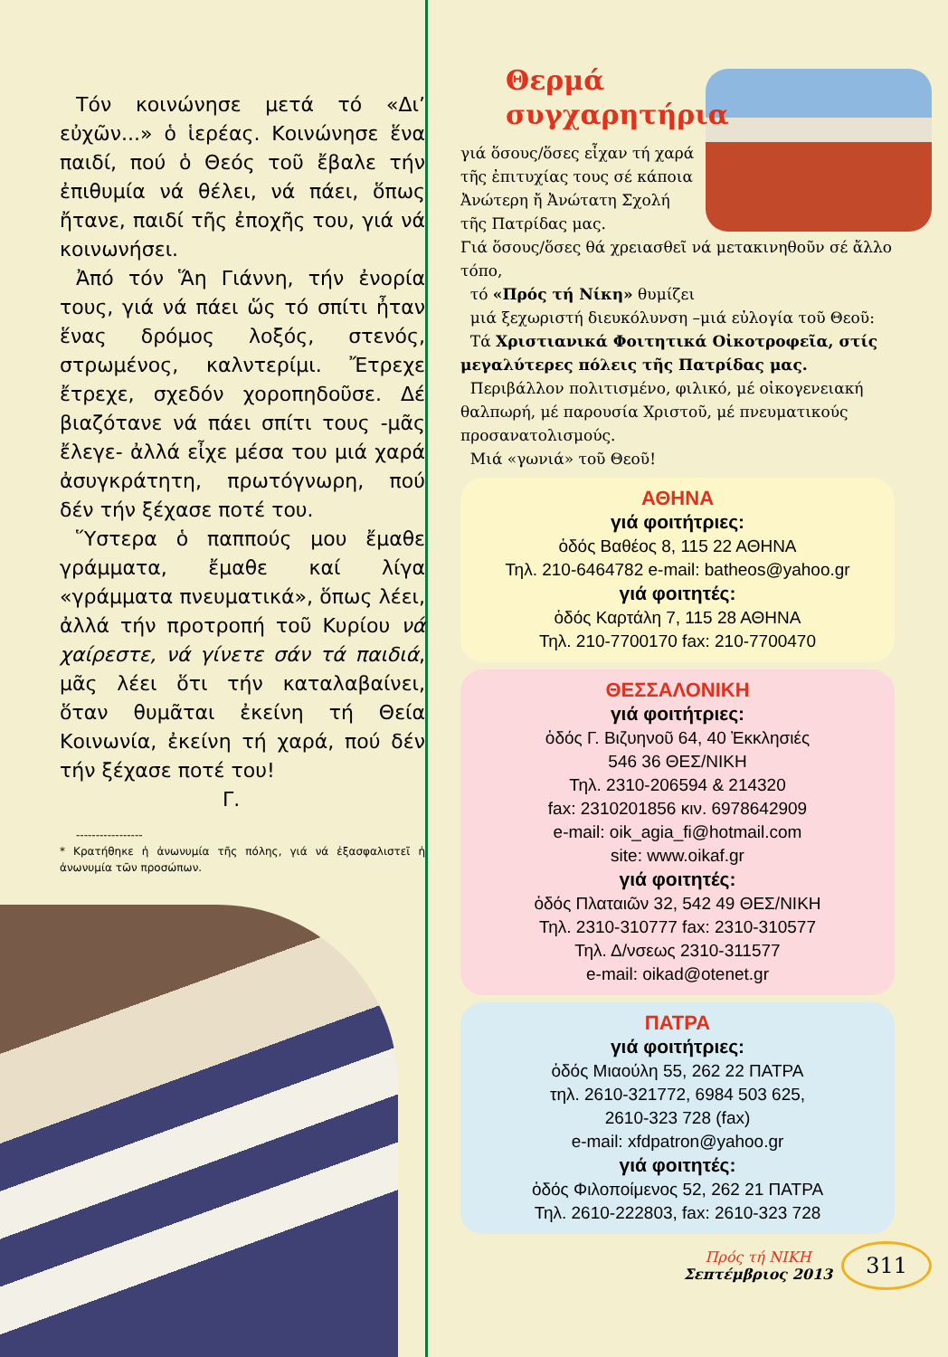Τόν κοινώνησε μετά τό «Δι’ εὐχῶν...» ὁ ἱερέας. Κοινώνησε ἕνα παιδί, πού ὁ Θεός τοῦ ἔβαλε τήν ἐπιθυμία νά θέλει, νά πάει, ὅπως ἤτανε, παιδί τῆς ἐποχῆς του, γιά νά κοινωνήσει.
Ἀπό τόν Ἅη Γιάννη, τήν ἐνορία τους, γιά νά πάει ὥς τό σπίτι ἦταν ἕνας δρόμος λοξός, στενός, στρωμένος, καλντερίμι. Ἔτρεχε ἔτρεχε, σχεδόν χοροπηδοῦσε. Δέ βιαζότανε νά πάει σπίτι τους -μᾶς ἔλεγε- ἀλλά εἶχε μέσα του μιά χαρά ἀσυγκράτητη, πρωτόγνωρη, πού δέν τήν ξέχασε ποτέ του.
Ὕστερα ὁ παππούς μου ἔμαθε γράμματα, ἔμαθε καί λίγα «γράμματα πνευματικά», ὅπως λέει, ἀλλά τήν προτροπή τοῦ Κυρίου νά χαίρεστε, νά γίνετε σάν τά παιδιά, μᾶς λέει ὅτι τήν καταλαβαίνει, ὅταν θυμᾶται ἐκείνη τή Θεία Κοινωνία, ἐκείνη τή χαρά, πού δέν τήν ξέχασε ποτέ του!
Γ.
-----------------
* Κρατήθηκε ἡ ἀνωνυμία τῆς πόλης, γιά νά ἐξασφαλιστεῖ ἡ ἀνωνυμία τῶν προσώπων.
Θερμά
συγχαρητήρια
γιά ὅσους/ὅσες εἶχαν τή χαρά τῆς ἐπιτυχίας τους σέ κάποια Ἀνώτερη ἤ Ἀνώτατη Σχολή τῆς Πατρίδας μας.
Γιά ὅσους/ὅσες θά χρειασθεῖ νά μετακινηθοῦν σέ ἄλλο τόπο,
τό «Πρός τή Νίκη» θυμίζει
μιά ξεχωριστή διευκόλυνση –μιά εὐλογία τοῦ Θεοῦ:
Τά Χριστιανικά Φοιτητικά Οἰκοτροφεῖα, στίς μεγαλύτερες πόλεις τῆς Πατρίδας μας.
Περιβάλλον πολιτισμένο, φιλικό, μέ οἰκογενειακή θαλπωρή, μέ παρουσία Χριστοῦ, μέ πνευματικούς προσανατολισμούς.
Μιά «γωνιά» τοῦ Θεοῦ!
ΑΘΗΝΑ
γιά φοιτήτριες:
ὁδός Βαθέος 8, 115 22 ΑΘΗΝΑ
Τηλ. 210-6464782 e-mail: batheos@yahoo.gr
γιά φοιτητές:
ὁδός Καρτάλη 7, 115 28 ΑΘΗΝΑ
Τηλ. 210-7700170 fax: 210-7700470
ΘΕΣΣΑΛΟΝΙΚΗ
γιά φοιτήτριες:
ὁδός Γ. Βιζυηνοῦ 64, 40 Ἐκκλησιές
546 36 ΘΕΣ/ΝΙΚΗ
Τηλ. 2310-206594 & 214320
fax: 2310201856 κιν. 6978642909
e-mail: oik_agia_fi@hotmail.com
site: www.oikaf.gr
γιά φοιτητές:
ὁδός Πλαταιῶν 32, 542 49 ΘΕΣ/ΝΙΚΗ
Τηλ. 2310-310777 fax: 2310-310577
Τηλ. Δ/νσεως 2310-311577
e-mail: oikad@otenet.gr
ΠΑΤΡΑ
γιά φοιτήτριες:
ὁδός Μιαούλη 55, 262 22 ΠΑΤΡΑ
τηλ. 2610-321772, 6984 503 625,
2610-323 728 (fax)
e-mail: xfdpatron@yahoo.gr
γιά φοιτητές:
ὁδός Φιλοποίμενος 52, 262 21 ΠΑΤΡΑ
Τηλ. 2610-222803, fax: 2610-323 728
Πρός τή ΝΙΚΗ
Σεπτέμβριος 2013
311